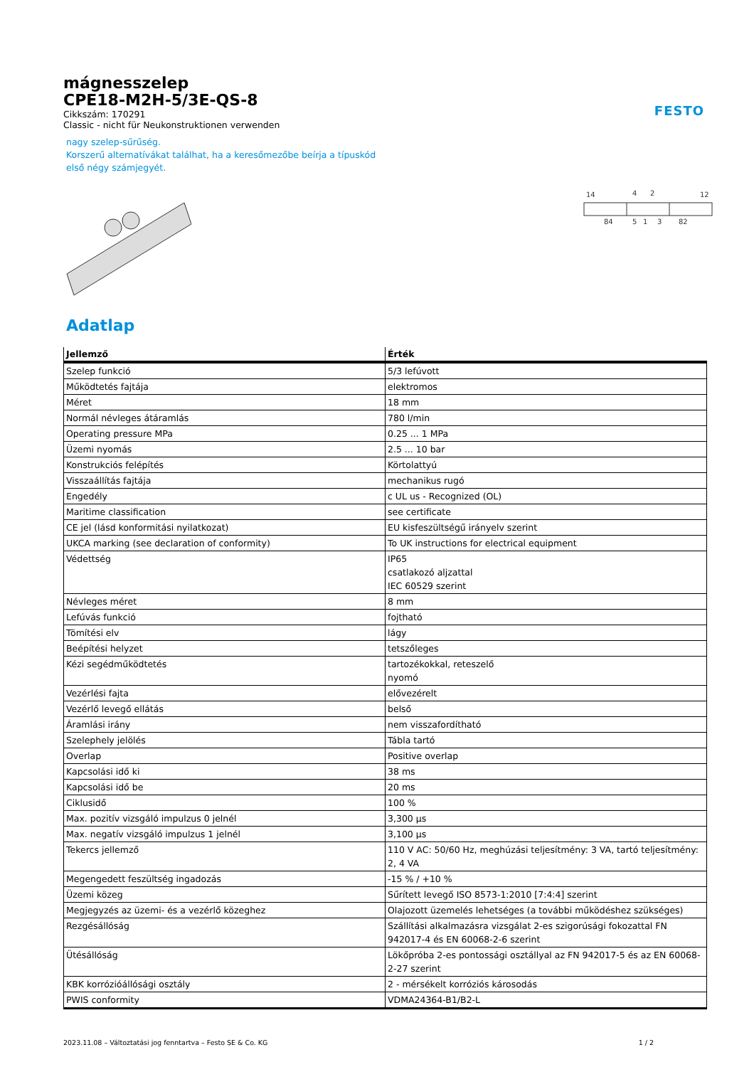FESTO
mágnesszelep
CPE18-M2H-5/3E-QS-8
Cikkszám: 170291
Classic - nicht für Neukonstruktionen verwenden
nagy szelep-sűrűség.
Korszerű alternatívákat találhat, ha a keresőmezőbe beírja a típuskód
első négy számjegyét.
14
4
2
12
84
5
1
3
82
Adatlap
| Jellemző | Érték |
| --- | --- |
| Szelep funkció | 5/3 lefúvott |
| Működtetés fajtája | elektromos |
| Méret | 18 mm |
| Normál névleges átáramlás | 780 l/min |
| Operating pressure MPa | 0.25 ... 1 MPa |
| Üzemi nyomás | 2.5 ... 10 bar |
| Konstrukciós felépítés | Körtolattyú |
| Visszaállítás fajtája | mechanikus rugó |
| Engedély | c UL us - Recognized (OL) |
| Maritime classification | see certificate |
| CE jel (lásd konformitási nyilatkozat) | EU kisfeszültségű irányelv szerint |
| UKCA marking (see declaration of conformity) | To UK instructions for electrical equipment |
| Védettség | IP65 csatlakozó aljzattal IEC 60529 szerint |
| Névleges méret | 8 mm |
| Lefúvás funkció | fojtható |
| Tömítési elv | lágy |
| Beépítési helyzet | tetszőleges |
| Kézi segédműködtetés | tartozékokkal, reteszelő nyomó |
| Vezérlési fajta | elővezérelt |
| Vezérlő levegő ellátás | belső |
| Áramlási irány | nem visszafordítható |
| Szelephely jelölés | Tábla tartó |
| Overlap | Positive overlap |
| Kapcsolási idő ki | 38 ms |
| Kapcsolási idő be | 20 ms |
| Ciklusidő | 100 % |
| Max. pozitív vizsgáló impulzus 0 jelnél | 3,300 µs |
| Max. negatív vizsgáló impulzus 1 jelnél | 3,100 µs |
| Tekercs jellemző | 110 V AC: 50/60 Hz, meghúzási teljesítmény: 3 VA, tartó teljesítmény: 2, 4 VA |
| Megengedett feszültség ingadozás | -15 % / +10 % |
| Üzemi közeg | Sűrített levegő ISO 8573-1:2010 [7:4:4] szerint |
| Megjegyzés az üzemi- és a vezérlő közeghez | Olajozott üzemelés lehetséges (a további működéshez szükséges) |
| Rezgésállóság | Szállítási alkalmazásra vizsgálat 2-es szigorúsági fokozattal FN 942017-4 és EN 60068-2-6 szerint |
| Ütésállóság | Lökőpróba 2-es pontossági osztállyal az FN 942017-5 és az EN 60068-2-27 szerint |
| KBK korrózióállósági osztály | 2 - mérsékelt korróziós károsodás |
| PWIS conformity | VDMA24364-B1/B2-L |
2023.11.08 – Változtatási jog fenntartva – Festo SE & Co. KG 1 / 2